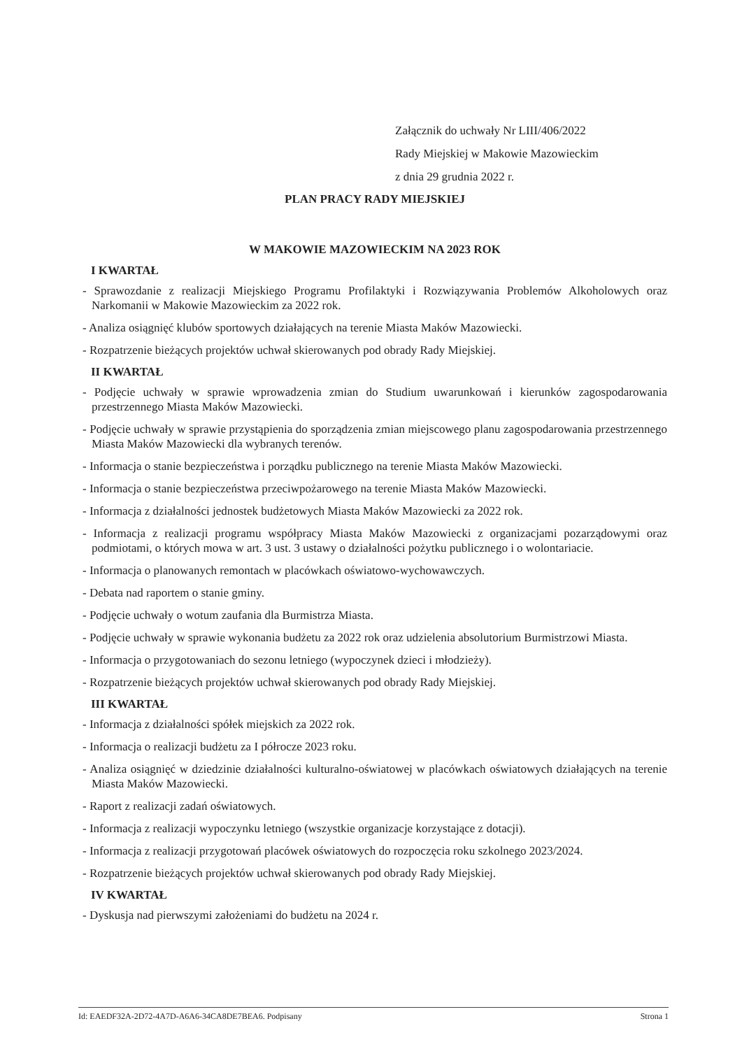Załącznik do uchwały Nr LIII/406/2022
Rady Miejskiej w Makowie Mazowieckim
z dnia 29 grudnia 2022 r.
PLAN PRACY RADY MIEJSKIEJ
W MAKOWIE MAZOWIECKIM NA 2023 ROK
I KWARTAŁ
- Sprawozdanie z realizacji Miejskiego Programu Profilaktyki i Rozwiązywania Problemów Alkoholowych oraz Narkomanii w Makowie Mazowieckim za 2022 rok.
- Analiza osiągnięć klubów sportowych działających na terenie Miasta Maków Mazowiecki.
- Rozpatrzenie bieżących projektów uchwał skierowanych pod obrady Rady Miejskiej.
II KWARTAŁ
- Podjęcie uchwały w sprawie wprowadzenia zmian do Studium uwarunkowań i kierunków zagospodarowania przestrzennego Miasta Maków Mazowiecki.
- Podjęcie uchwały w sprawie przystąpienia do sporządzenia zmian miejscowego planu zagospodarowania przestrzennego Miasta Maków Mazowiecki dla wybranych terenów.
- Informacja o stanie bezpieczeństwa i porządku publicznego na terenie Miasta Maków Mazowiecki.
- Informacja o stanie bezpieczeństwa przeciwpożarowego na terenie Miasta Maków Mazowiecki.
- Informacja z działalności jednostek budżetowych Miasta Maków Mazowiecki za 2022 rok.
- Informacja z realizacji programu współpracy Miasta Maków Mazowiecki z organizacjami pozarządowymi oraz podmiotami, o których mowa w art. 3 ust. 3 ustawy o działalności pożytku publicznego i o wolontariacie.
- Informacja o planowanych remontach w placówkach oświatowo-wychowawczych.
- Debata nad raportem o stanie gminy.
- Podjęcie uchwały o wotum zaufania dla Burmistrza Miasta.
- Podjęcie uchwały w sprawie wykonania budżetu za 2022 rok oraz udzielenia absolutorium Burmistrzowi Miasta.
- Informacja o przygotowaniach do sezonu letniego (wypoczynek dzieci i młodzieży).
- Rozpatrzenie bieżących projektów uchwał skierowanych pod obrady Rady Miejskiej.
III KWARTAŁ
- Informacja z działalności spółek miejskich za 2022 rok.
- Informacja o realizacji budżetu za I półrocze 2023 roku.
- Analiza osiągnięć w dziedzinie działalności kulturalno-oświatowej w placówkach oświatowych działających na terenie Miasta Maków Mazowiecki.
- Raport z realizacji zadań oświatowych.
- Informacja z realizacji wypoczynku letniego (wszystkie organizacje korzystające z dotacji).
- Informacja z realizacji przygotowań placówek oświatowych do rozpoczęcia roku szkolnego 2023/2024.
- Rozpatrzenie bieżących projektów uchwał skierowanych pod obrady Rady Miejskiej.
IV KWARTAŁ
- Dyskusja nad pierwszymi założeniami do budżetu na 2024 r.
Id: EAEDF32A-2D72-4A7D-A6A6-34CA8DE7BEA6. Podpisany Strona 1